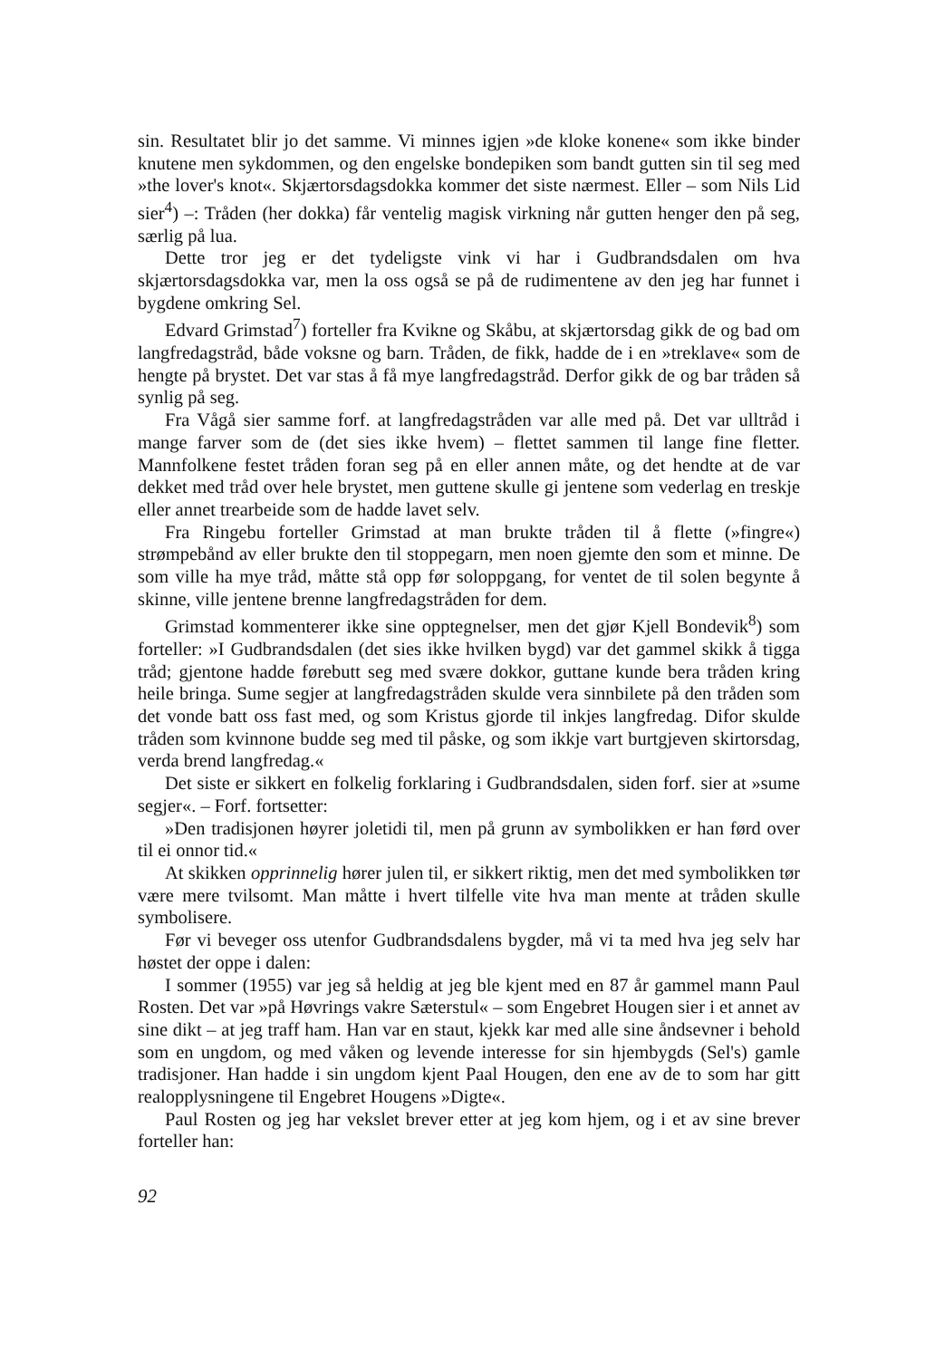sin. Resultatet blir jo det samme. Vi minnes igjen »de kloke konene« som ikke binder knutene men sykdommen, og den engelske bondepiken som bandt gutten sin til seg med »the lover's knot«. Skjærtorsdagsdokka kommer det siste nærmest. Eller – som Nils Lid sier<sup>4</sup>) –: Tråden (her dokka) får ventelig magisk virkning når gutten henger den på seg, særlig på lua.
Dette tror jeg er det tydeligste vink vi har i Gudbrandsdalen om hva skjærtorsdagsdokka var, men la oss også se på de rudimentene av den jeg har funnet i bygdene omkring Sel.
Edvard Grimstad<sup>7</sup>) forteller fra Kvikne og Skåbu, at skjærtorsdag gikk de og bad om langfredagstråd, både voksne og barn. Tråden, de fikk, hadde de i en »treklave« som de hengte på brystet. Det var stas å få mye langfredagstråd. Derfor gikk de og bar tråden så synlig på seg.
Fra Vågå sier samme forf. at langfredagstråden var alle med på. Det var ulltråd i mange farver som de (det sies ikke hvem) – flettet sammen til lange fine fletter. Mannfolkene festet tråden foran seg på en eller annen måte, og det hendte at de var dekket med tråd over hele brystet, men guttene skulle gi jentene som vederlag en treskje eller annet trearbeide som de hadde lavet selv.
Fra Ringebu forteller Grimstad at man brukte tråden til å flette (»fingre«) strømpebånd av eller brukte den til stoppegarn, men noen gjemte den som et minne. De som ville ha mye tråd, måtte stå opp før soloppgang, for ventet de til solen begynte å skinne, ville jentene brenne langfredagstråden for dem.
Grimstad kommenterer ikke sine opptegnelser, men det gjør Kjell Bondevik<sup>8</sup>) som forteller: »I Gudbrandsdalen (det sies ikke hvilken bygd) var det gammel skikk å tigga tråd; gjentone hadde førebutt seg med svære dokkor, guttane kunde bera tråden kring heile bringa. Sume segjer at langfredagstråden skulde vera sinnbilete på den tråden som det vonde batt oss fast med, og som Kristus gjorde til inkjes langfredag. Difor skulde tråden som kvinnone budde seg med til påske, og som ikkje vart burtgjeven skirtorsdag, verda brend langfredag.«
Det siste er sikkert en folkelig forklaring i Gudbrandsdalen, siden forf. sier at »sume segjer«. – Forf. fortsetter:
»Den tradisjonen høyrer joletidi til, men på grunn av symbolikken er han førd over til ei onnor tid.«
At skikken opprinnelig hører julen til, er sikkert riktig, men det med symbolikken tør være mere tvilsomt. Man måtte i hvert tilfelle vite hva man mente at tråden skulle symbolisere.
Før vi beveger oss utenfor Gudbrandsdalens bygder, må vi ta med hva jeg selv har høstet der oppe i dalen:
I sommer (1955) var jeg så heldig at jeg ble kjent med en 87 år gammel mann Paul Rosten. Det var »på Høvrings vakre Sæterstul« – som Engebret Hougen sier i et annet av sine dikt – at jeg traff ham. Han var en staut, kjekk kar med alle sine åndsevner i behold som en ungdom, og med våken og levende interesse for sin hjembygds (Sel's) gamle tradisjoner. Han hadde i sin ungdom kjent Paal Hougen, den ene av de to som har gitt realopplysningene til Engebret Hougens »Digte«.
Paul Rosten og jeg har vekslet brever etter at jeg kom hjem, og i et av sine brever forteller han:
92